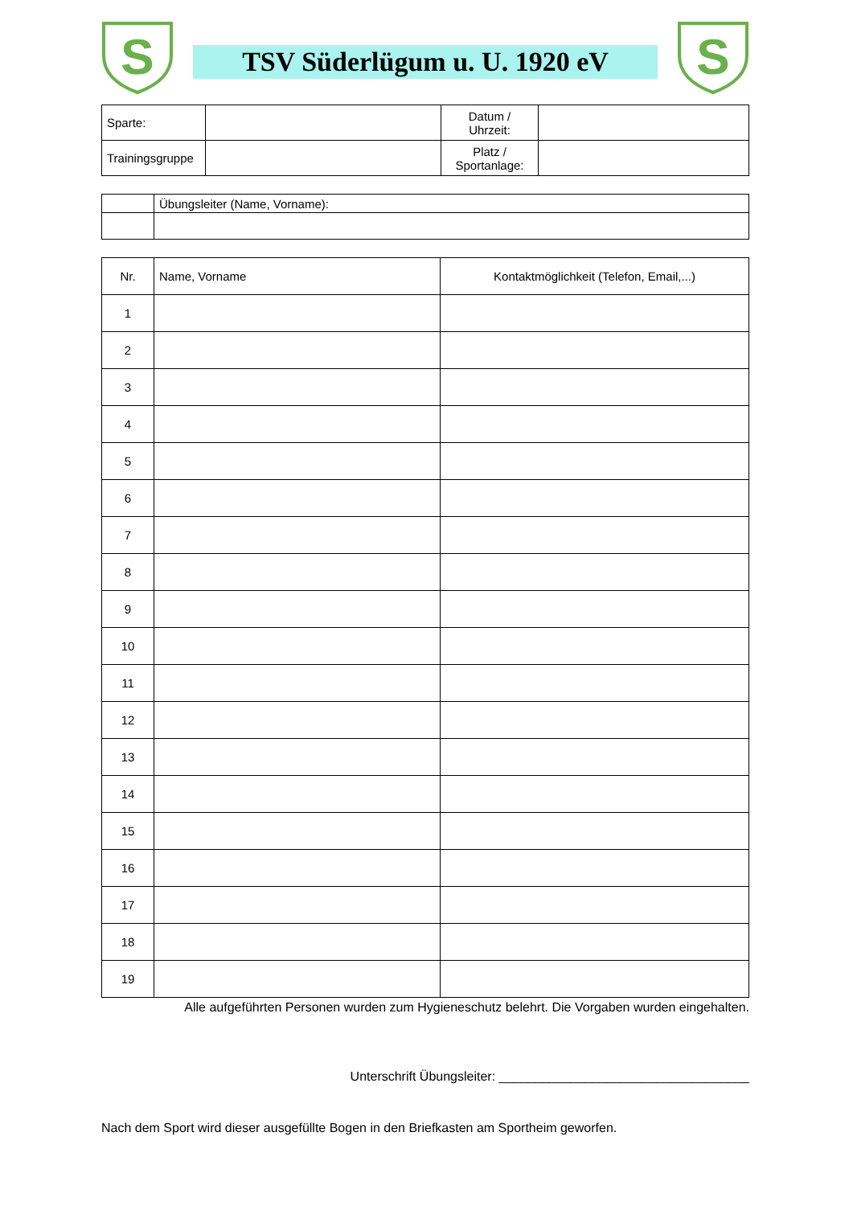S
TSV Süderlügum u. U. 1920 eV
S
| Sparte: | | Datum / Uhrzeit: | |
| Trainingsgruppe | | Platz / Sportanlage: | |
| | Übungsleiter (Name, Vorname): |
| Nr. | Name, Vorname | Kontaktmöglichkeit (Telefon, Email,...) |
| --- | --- | --- |
| 1 | | |
| 2 | | |
| 3 | | |
| 4 | | |
| 5 | | |
| 6 | | |
| 7 | | |
| 8 | | |
| 9 | | |
| 10 | | |
| 11 | | |
| 12 | | |
| 13 | | |
| 14 | | |
| 15 | | |
| 16 | | |
| 17 | | |
| 18 | | |
| 19 | | |
Alle aufgeführten Personen wurden zum Hygieneschutz belehrt. Die Vorgaben wurden eingehalten.
Unterschrift Übungsleiter: ___________________________________
Nach dem Sport wird dieser ausgefüllte Bogen in den Briefkasten am Sportheim geworfen.